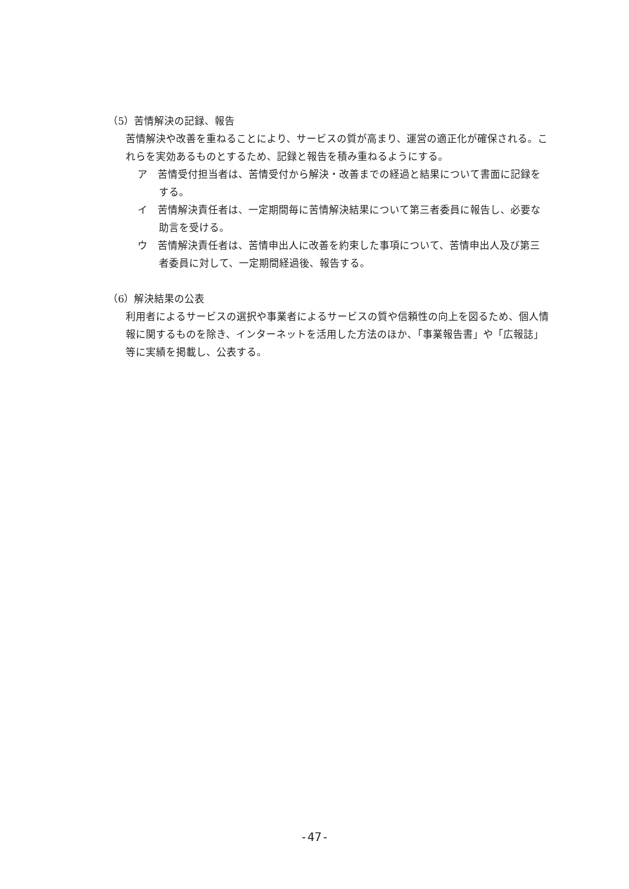（5）苦情解決の記録、報告
苦情解決や改善を重ねることにより、サービスの質が高まり、運営の適正化が確保される。これらを実効あるものとするため、記録と報告を積み重ねるようにする。
ア　苦情受付担当者は、苦情受付から解決・改善までの経過と結果について書面に記録をする。
イ　苦情解決責任者は、一定期間毎に苦情解決結果について第三者委員に報告し、必要な助言を受ける。
ウ　苦情解決責任者は、苦情申出人に改善を約束した事項について、苦情申出人及び第三者委員に対して、一定期間経過後、報告する。
（6）解決結果の公表
利用者によるサービスの選択や事業者によるサービスの質や信頼性の向上を図るため、個人情報に関するものを除き、インターネットを活用した方法のほか、「事業報告書」や「広報誌」等に実績を掲載し、公表する。
-47-